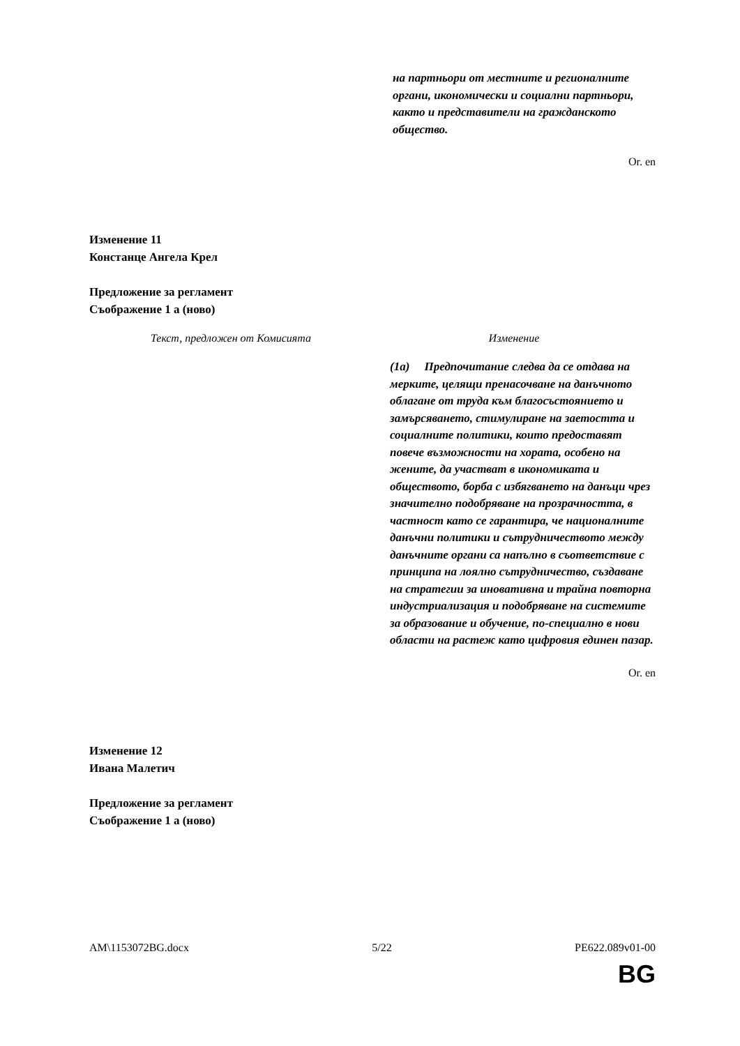на партньори от местните и регионалните органи, икономически и социални партньори, както и представители на гражданското общество.
Or. en
Изменение 11
Констанце Ангела Крел
Предложение за регламент
Съображение 1 а (ново)
| Текст, предложен от Комисията | Изменение |
| --- | --- |
| | (1a) Предпочитание следва да се отдава на мерките, целящи пренасочване на данъчното облагане от труда към благосъстоянието и замърсяването, стимулиране на заетостта и социалните политики, които предоставят повече възможности на хората, особено на жените, да участват в икономиката и обществото, борба с избягването на данъци чрез значително подобряване на прозрачността, в частност като се гарантира, че националните данъчни политики и сътрудничеството между данъчните органи са напълно в съответствие с принципа на лоялно сътрудничество, създаване на стратегии за иновативна и трайна повторна индустриализация и подобряване на системите за образование и обучение, по-специално в нови области на растеж като цифровия единен пазар. |
Or. en
Изменение 12
Ивана Малетич
Предложение за регламент
Съображение 1 а (ново)
AM\1153072BG.docx 5/22 PE622.089v01-00
BG